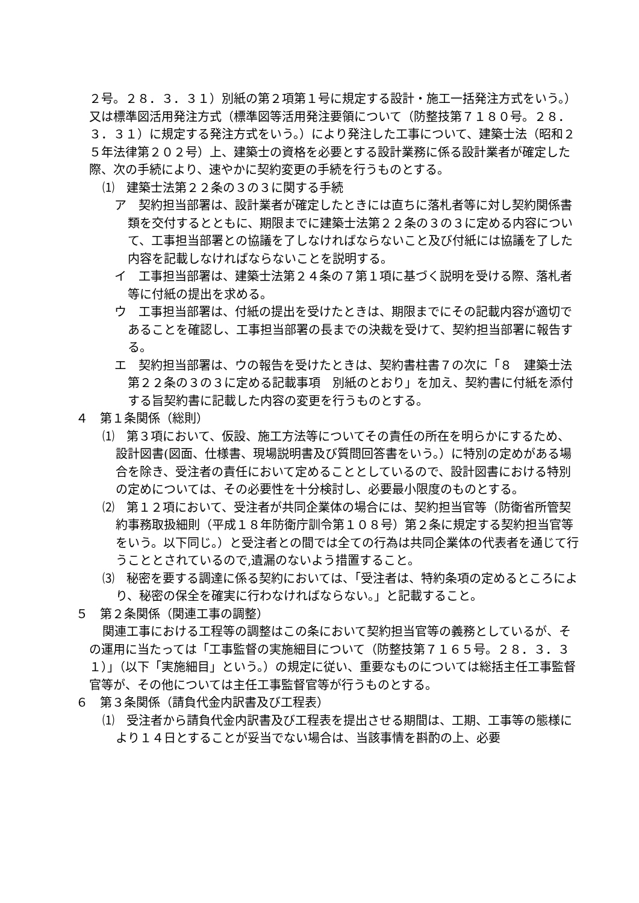２号。２８．３．３１）別紙の第２項第１号に規定する設計・施工一括発注方式をいう。）又は標準図活用発注方式（標準図等活用発注要領について（防整技第７１８０号。２８．３．３１）に規定する発注方式をいう。）により発注した工事について、建築士法（昭和２５年法律第２０２号）上、建築士の資格を必要とする設計業務に係る設計業者が確定した際、次の手続により、速やかに契約変更の手続を行うものとする。
⑴　建築士法第２２条の３の３に関する手続
ア　契約担当部署は、設計業者が確定したときには直ちに落札者等に対し契約関係書類を交付するとともに、期限までに建築士法第２２条の３の３に定める内容について、工事担当部署との協議を了しなければならないこと及び付紙には協議を了した内容を記載しなければならないことを説明する。
イ　工事担当部署は、建築士法第２４条の７第１項に基づく説明を受ける際、落札者等に付紙の提出を求める。
ウ　工事担当部署は、付紙の提出を受けたときは、期限までにその記載内容が適切であることを確認し、工事担当部署の長までの決裁を受けて、契約担当部署に報告する。
エ　契約担当部署は、ウの報告を受けたときは、契約書柱書７の次に「８　建築士法第２２条の３の３に定める記載事項　別紙のとおり」を加え、契約書に付紙を添付する旨契約書に記載した内容の変更を行うものとする。
４　第１条関係（総則）
⑴　第３項において、仮設、施工方法等についてその責任の所在を明らかにするため、設計図書(図面、仕様書、現場説明書及び質問回答書をいう。）に特別の定めがある場合を除き、受注者の責任において定めることとしているので、設計図書における特別の定めについては、その必要性を十分検討し、必要最小限度のものとする。
⑵　第１２項において、受注者が共同企業体の場合には、契約担当官等（防衛省所管契約事務取扱細則（平成１８年防衛庁訓令第１０８号）第２条に規定する契約担当官等をいう。以下同じ。）と受注者との間では全ての行為は共同企業体の代表者を通じて行うこととされているので,遺漏のないよう措置すること。
⑶　秘密を要する調達に係る契約においては、「受注者は、特約条項の定めるところにより、秘密の保全を確実に行わなければならない。」と記載すること。
５　第２条関係（関連工事の調整）
関連工事における工程等の調整はこの条において契約担当官等の義務としているが、その運用に当たっては「工事監督の実施細目について（防整技第７１６５号。２８．３．３１）」（以下「実施細目」という。）の規定に従い、重要なものについては総括主任工事監督官等が、その他については主任工事監督官等が行うものとする。
６　第３条関係（請負代金内訳書及び工程表）
⑴　受注者から請負代金内訳書及び工程表を提出させる期間は、工期、工事等の態様により１４日とすることが妥当でない場合は、当該事情を斟酌の上、必要